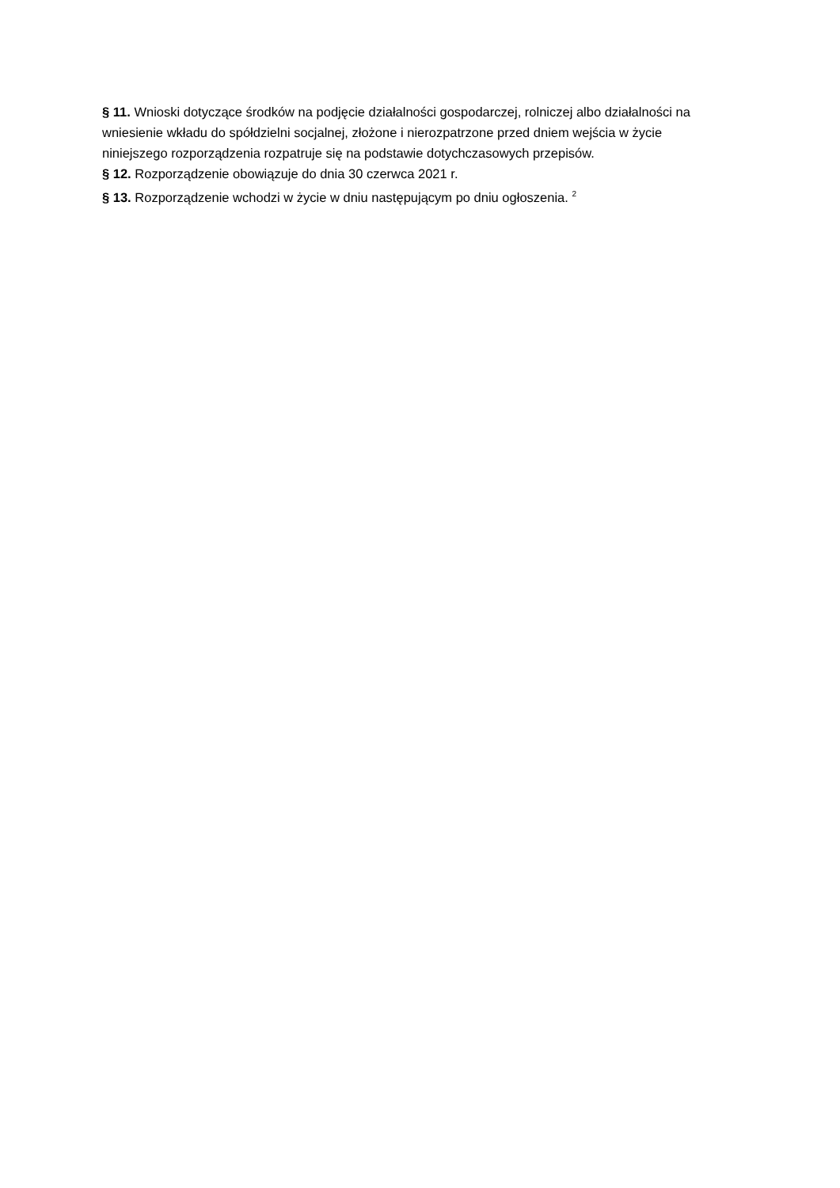§ 11. Wnioski dotyczące środków na podjęcie działalności gospodarczej, rolniczej albo działalności na wniesienie wkładu do spółdzielni socjalnej, złożone i nierozpatrzone przed dniem wejścia w życie niniejszego rozporządzenia rozpatruje się na podstawie dotychczasowych przepisów.
§ 12. Rozporządzenie obowiązuje do dnia 30 czerwca 2021 r.
§ 13. Rozporządzenie wchodzi w życie w dniu następującym po dniu ogłoszenia. <sup>2</sup>